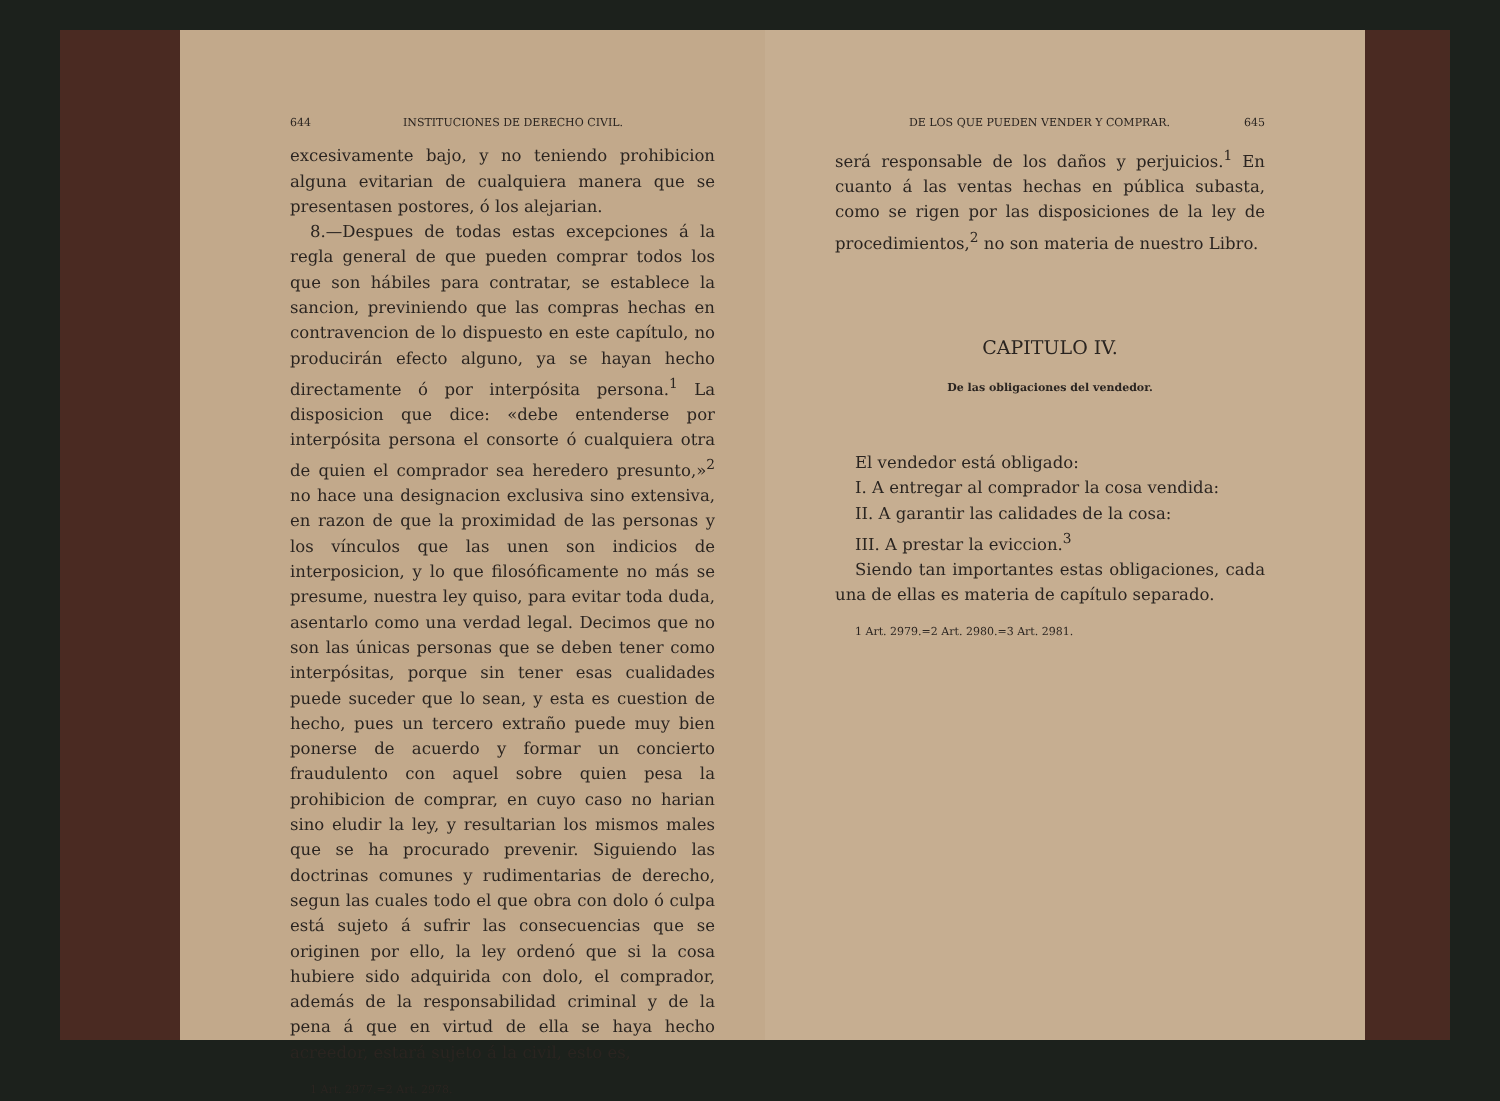644 INSTITUCIONES DE DERECHO CIVIL.
excesivamente bajo, y no teniendo prohibicion alguna evitarian de cualquiera manera que se presentasen postores, ó los alejarian.
8.—Despues de todas estas excepciones á la regla general de que pueden comprar todos los que son hábiles para contratar, se establece la sancion, previniendo que las compras hechas en contravencion de lo dispuesto en este capítulo, no producirán efecto alguno, ya se hayan hecho directamente ó por interpósita persona.<sup>1</sup> La disposicion que dice: «debe entenderse por interpósita persona el consorte ó cualquiera otra de quien el comprador sea heredero presunto,»<sup>2</sup> no hace una designacion exclusiva sino extensiva, en razon de que la proximidad de las personas y los vínculos que las unen son indicios de interposicion, y lo que filosóficamente no más se presume, nuestra ley quiso, para evitar toda duda, asentarlo como una verdad legal. Decimos que no son las únicas personas que se deben tener como interpósitas, porque sin tener esas cualidades puede suceder que lo sean, y esta es cuestion de hecho, pues un tercero extraño puede muy bien ponerse de acuerdo y formar un concierto fraudulento con aquel sobre quien pesa la prohibicion de comprar, en cuyo caso no harian sino eludir la ley, y resultarian los mismos males que se ha procurado prevenir. Siguiendo las doctrinas comunes y rudimentarias de derecho, segun las cuales todo el que obra con dolo ó culpa está sujeto á sufrir las consecuencias que se originen por ello, la ley ordenó que si la cosa hubiere sido adquirida con dolo, el comprador, además de la responsabilidad criminal y de la pena á que en virtud de ella se haya hecho acreedor, estará sujeto á la civil, esto es,
1 Art. 2977.=2 Art. 2978.
DE LOS QUE PUEDEN VENDER Y COMPRAR. 645
será responsable de los daños y perjuicios.<sup>1</sup> En cuanto á las ventas hechas en pública subasta, como se rigen por las disposiciones de la ley de procedimientos,<sup>2</sup> no son materia de nuestro Libro.
CAPITULO IV.
De las obligaciones del vendedor.
El vendedor está obligado:
I. A entregar al comprador la cosa vendida:
II. A garantir las calidades de la cosa:
III. A prestar la eviccion.<sup>3</sup>
Siendo tan importantes estas obligaciones, cada una de ellas es materia de capítulo separado.
1 Art. 2979.=2 Art. 2980.=3 Art. 2981.